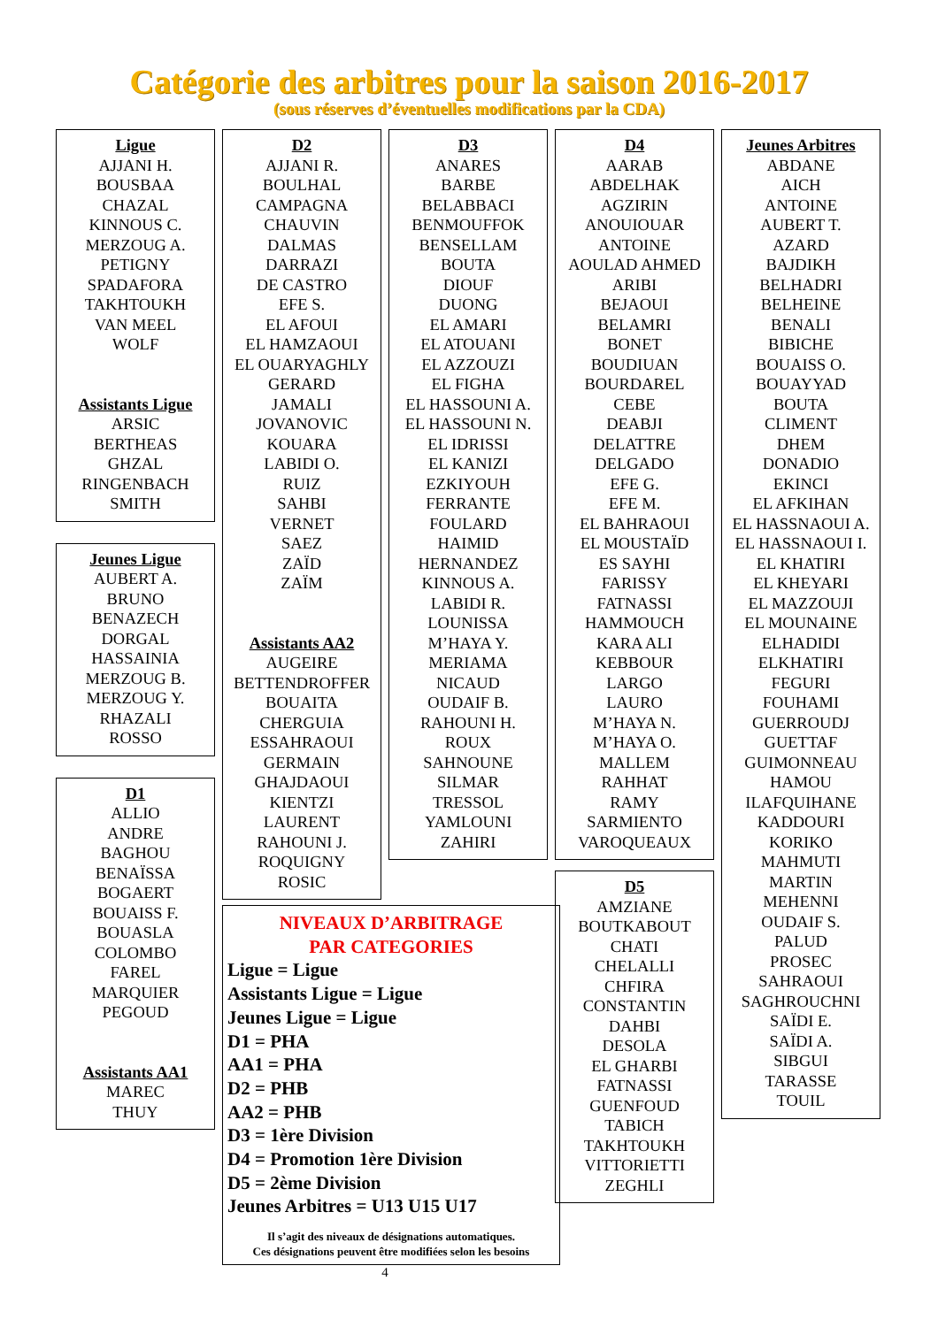Catégorie des arbitres pour la saison 2016-2017
(sous réserves d’éventuelles modifications par la CDA)
Ligue
AJJANI H.
BOUSBAA
CHAZAL
KINNOUS C.
MERZOUG A.
PETIGNY
SPADAFORA
TAKHTOUKH
VAN MEEL
WOLF
Assistants Ligue
ARSIC
BERTHEAS
GHZAL
RINGENBACH
SMITH
Jeunes Ligue
AUBERT A.
BRUNO
BENAZECH
DORGAL
HASSAINIA
MERZOUG B.
MERZOUG Y.
RHAZALI
ROSSO
D1
ALLIO
ANDRE
BAGHOU
BENAÏSSA
BOGAERT
BOUAISS F.
BOUASLA
COLOMBO
FAREL
MARQUIER
PEGOUD
Assistants AA1
MAREC
THUY
D2
AJJANI R.
BOULHAL
CAMPAGNA
CHAUVIN
DALMAS
DARRAZI
DE CASTRO
EFE S.
EL AFOUI
EL HAMZAOUI
EL OUARYAGHLY
GERARD
JAMALI
JOVANOVIC
KOUARA
LABIDI O.
RUIZ
SAHBI
VERNET
SAEZ
ZAÏD
ZAÏM
Assistants AA2
AUGEIRE
BETTENDROFFER
BOUAITA
CHERGUIA
ESSAHRAOUI
GERMAIN
GHAJDAOUI
KIENTZI
LAURENT
RAHOUNI J.
ROQUIGNY
ROSIC
D3
ANARES
BARBE
BELABBACI
BENMOUFFOK
BENSELLAM
BOUTA
DIOUF
DUONG
EL AMARI
EL ATOUANI
EL AZZOUZI
EL FIGHA
EL HASSOUNI A.
EL HASSOUNI N.
EL IDRISSI
EL KANIZI
EZKIYOUH
FERRANTE
FOULARD
HAIMID
HERNANDEZ
KINNOUS A.
LABIDI R.
LOUNISSA
M’HAYA Y.
MERIAMA
NICAUD
OUDAIF B.
RAHOUNI H.
ROUX
SAHNOUNE
SILMAR
TRESSOL
YAMLOUNI
ZAHIRI
NIVEAUX D’ARBITRAGE
PAR CATEGORIES
Ligue = Ligue
Assistants Ligue = Ligue
Jeunes Ligue = Ligue
D1 = PHA
AA1 = PHA
D2 = PHB
AA2 = PHB
D3 = 1ère Division
D4 = Promotion 1ère Division
D5 = 2ème Division
Jeunes Arbitres = U13 U15 U17
Il s’agit des niveaux de désignations automatiques.
Ces désignations peuvent être modifiées selon les besoins
4
D4
AARAB
ABDELHAK
AGZIRIN
ANOUIOUAR
ANTOINE
AOULAD AHMED
ARIBI
BEJAOUI
BELAMRI
BONET
BOUDIUAN
BOURDAREL
CEBE
DEABJI
DELATTRE
DELGADO
EFE G.
EFE M.
EL BAHRAOUI
EL MOUSTAÏD
ES SAYHI
FARISSY
FATNASSI
HAMMOUCH
KARA ALI
KEBBOUR
LARGO
LAURO
M’HAYA N.
M’HAYA O.
MALLEM
RAHHAT
RAMY
SARMIENTO
VAROQUEAUX
D5
AMZIANE
BOUTKABOUT
CHATI
CHELALLI
CHFIRA
CONSTANTIN
DAHBI
DESOLA
EL GHARBI
FATNASSI
GUENFOUD
TABICH
TAKHTOUKH
VITTORIETTI
ZEGHLI
Jeunes Arbitres
ABDANE
AICH
ANTOINE
AUBERT T.
AZARD
BAJDIKH
BELHADRI
BELHEINE
BENALI
BIBICHE
BOUAISS O.
BOUAYYAD
BOUTA
CLIMENT
DHEM
DONADIO
EKINCI
EL AFKIHAN
EL HASSNAOUI A.
EL HASSNAOUI I.
EL KHATIRI
EL KHEYARI
EL MAZZOUJI
EL MOUNAINE
ELHADIDI
ELKHATIRI
FEGURI
FOUHAMI
GUERROUDJ
GUETTAF
GUIMONNEAU
HAMOU
ILAFQUIHANE
KADDOURI
KORIKO
MAHMUTI
MARTIN
MEHENNI
OUDAIF S.
PALUD
PROSEC
SAHRAOUI
SAGHROUCHNI
SAÏDI E.
SAÏDI A.
SIBGUI
TARASSE
TOUIL